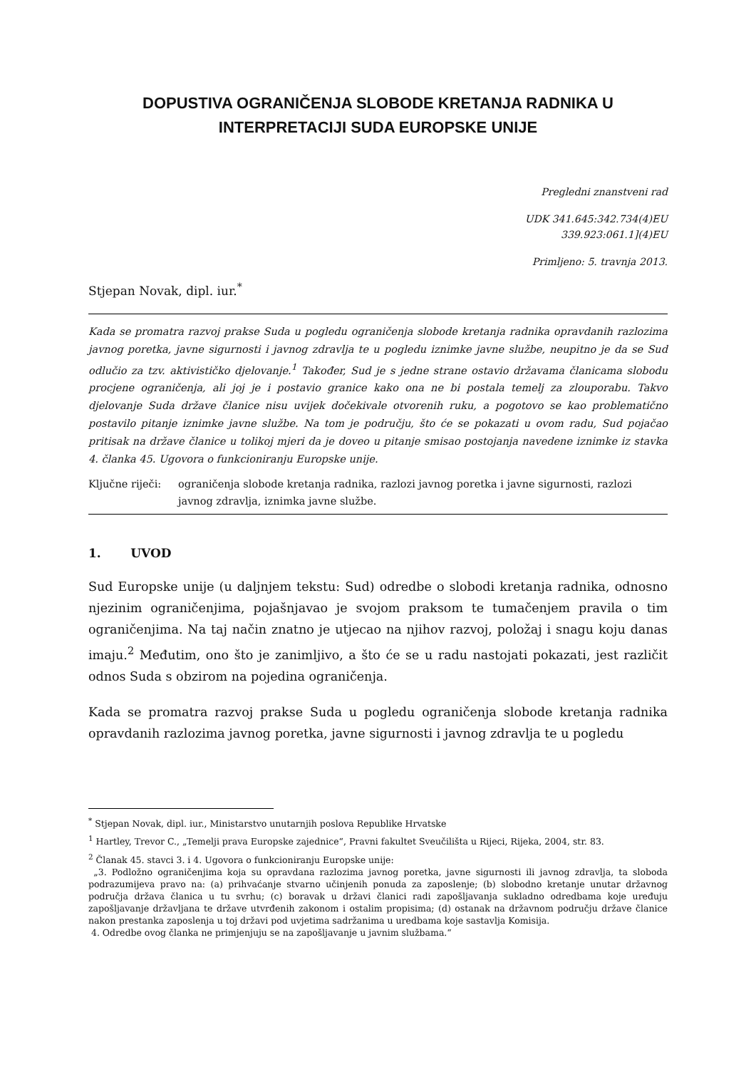DOPUSTIVA OGRANIČENJA SLOBODE KRETANJA RADNIKA U
INTERPRETACIJI SUDA EUROPSKE UNIJE
Pregledni znanstveni rad
UDK 341.645:342.734(4)EU
339.923:061.1](4)EU
Primljeno: 5. travnja 2013.
Stjepan Novak, dipl. iur.<sup>*</sup>
Kada se promatra razvoj prakse Suda u pogledu ograničenja slobode kretanja radnika opravdanih razlozima javnog poretka, javne sigurnosti i javnog zdravlja te u pogledu iznimke javne službe, neupitno je da se Sud odlučio za tzv. aktivističko djelovanje.<sup>1</sup> Također, Sud je s jedne strane ostavio državama članicama slobodu procjene ograničenja, ali joj je i postavio granice kako ona ne bi postala temelj za zlouporabu. Takvo djelovanje Suda države članice nisu uvijek dočekivale otvorenih ruku, a pogotovo se kao problematično postavilo pitanje iznimke javne službe. Na tom je području, što će se pokazati u ovom radu, Sud pojačao pritisak na države članice u tolikoj mjeri da je doveo u pitanje smisao postojanja navedene iznimke iz stavka 4. članka 45. Ugovora o funkcioniranju Europske unije.
Ključne riječi: ograničenja slobode kretanja radnika, razlozi javnog poretka i javne sigurnosti, razlozi javnog zdravlja, iznimka javne službe.
1. UVOD
Sud Europske unije (u daljnjem tekstu: Sud) odredbe o slobodi kretanja radnika, odnosno njezinim ograničenjima, pojašnjavao je svojom praksom te tumačenjem pravila o tim ograničenjima. Na taj način znatno je utjecao na njihov razvoj, položaj i snagu koju danas imaju.<sup>2</sup> Međutim, ono što je zanimljivo, a što će se u radu nastojati pokazati, jest različit odnos Suda s obzirom na pojedina ograničenja.
Kada se promatra razvoj prakse Suda u pogledu ograničenja slobode kretanja radnika opravdanih razlozima javnog poretka, javne sigurnosti i javnog zdravlja te u pogledu
<sup>*</sup> Stjepan Novak, dipl. iur., Ministarstvo unutarnjih poslova Republike Hrvatske
<sup>1</sup> Hartley, Trevor C., „Temelji prava Europske zajednice“, Pravni fakultet Sveučilišta u Rijeci, Rijeka, 2004, str. 83.
<sup>2</sup> Članak 45. stavci 3. i 4. Ugovora o funkcioniranju Europske unije:
„3. Podložno ograničenjima koja su opravdana razlozima javnog poretka, javne sigurnosti ili javnog zdravlja, ta sloboda podrazumijeva pravo na: (a) prihvaćanje stvarno učinjenih ponuda za zaposlenje; (b) slobodno kretanje unutar državnog područja država članica u tu svrhu; (c) boravak u državi članici radi zapošljavanja sukladno odredbama koje uređuju zapošljavanje državljana te države utvrđenih zakonom i ostalim propisima; (d) ostanak na državnom području države članice nakon prestanka zaposlenja u toj državi pod uvjetima sadržanima u uredbama koje sastavlja Komisija.
4. Odredbe ovog članka ne primjenjuju se na zapošljavanje u javnim službama.“